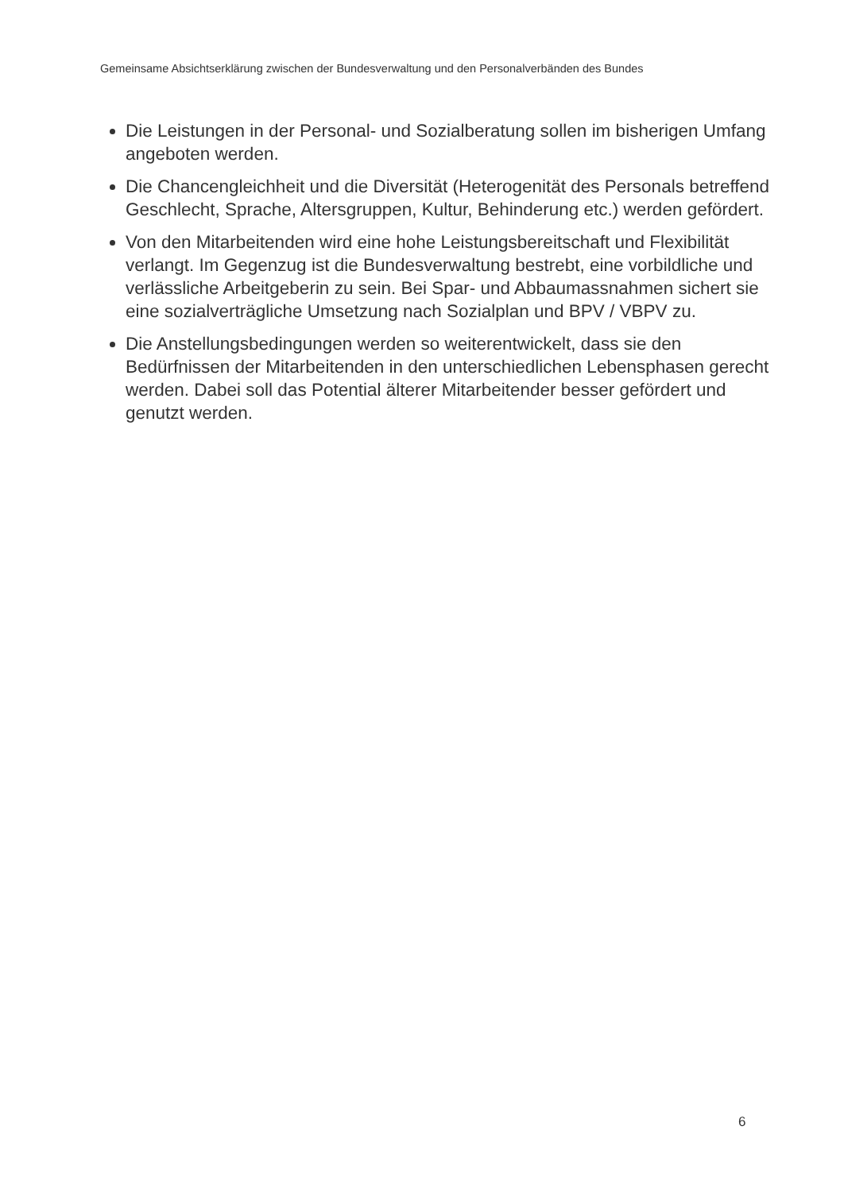Gemeinsame Absichtserklärung zwischen der Bundesverwaltung und den Personalverbänden des Bundes
Die Leistungen in der Personal- und Sozialberatung sollen im bisherigen Umfang angeboten werden.
Die Chancengleichheit und die Diversität (Heterogenität des Personals betreffend Geschlecht, Sprache, Altersgruppen, Kultur, Behinderung etc.) werden gefördert.
Von den Mitarbeitenden wird eine hohe Leistungsbereitschaft und Flexibilität verlangt. Im Gegenzug ist die Bundesverwaltung bestrebt, eine vorbildliche und verlässliche Arbeitgeberin zu sein. Bei Spar- und Abbaumassnahmen sichert sie eine sozialverträgliche Umsetzung nach Sozialplan und BPV / VBPV zu.
Die Anstellungsbedingungen werden so weiterentwickelt, dass sie den Bedürfnissen der Mitarbeitenden in den unterschiedlichen Lebensphasen gerecht werden. Dabei soll das Potential älterer Mitarbeitender besser gefördert und genutzt werden.
6